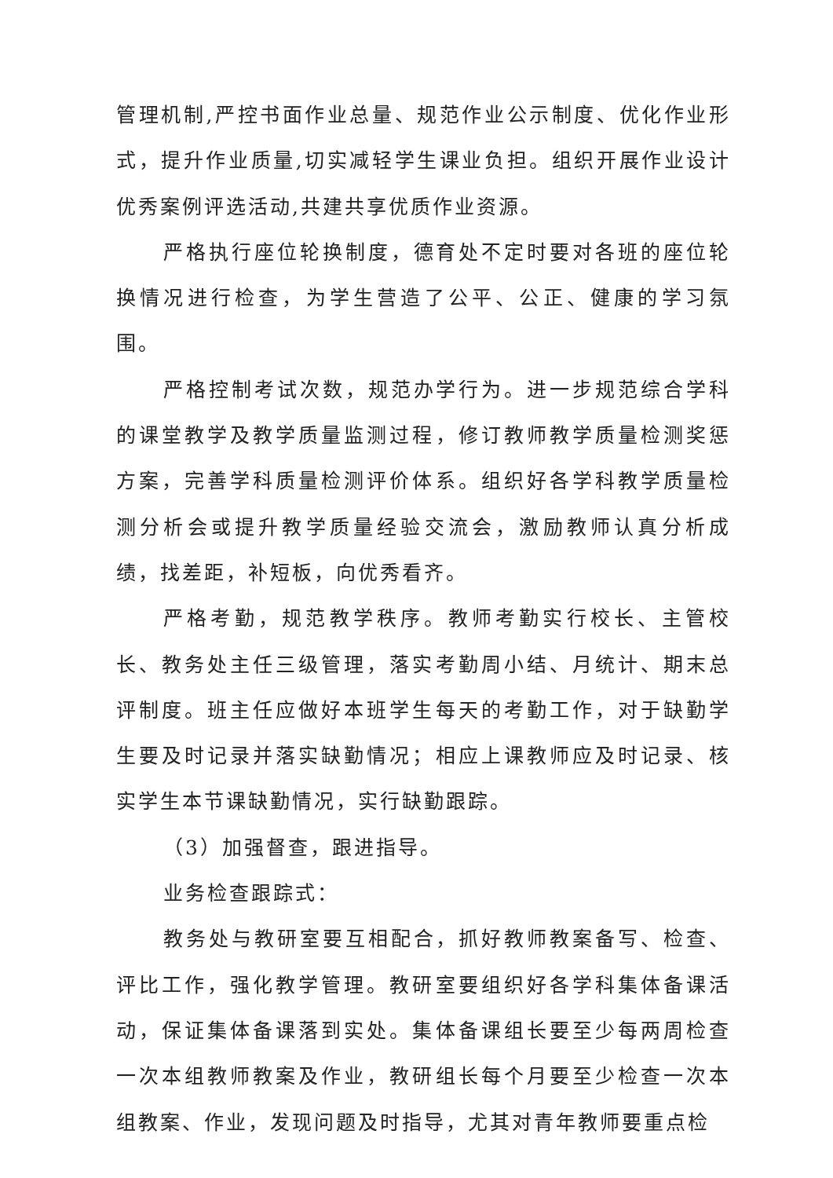管理机制,严控书面作业总量、规范作业公示制度、优化作业形式，提升作业质量,切实减轻学生课业负担。组织开展作业设计优秀案例评选活动,共建共享优质作业资源。
严格执行座位轮换制度，德育处不定时要对各班的座位轮换情况进行检查，为学生营造了公平、公正、健康的学习氛围。
严格控制考试次数，规范办学行为。进一步规范综合学科的课堂教学及教学质量监测过程，修订教师教学质量检测奖惩方案，完善学科质量检测评价体系。组织好各学科教学质量检测分析会或提升教学质量经验交流会，激励教师认真分析成绩，找差距，补短板，向优秀看齐。
严格考勤，规范教学秩序。教师考勤实行校长、主管校长、教务处主任三级管理，落实考勤周小结、月统计、期末总评制度。班主任应做好本班学生每天的考勤工作，对于缺勤学生要及时记录并落实缺勤情况；相应上课教师应及时记录、核实学生本节课缺勤情况，实行缺勤跟踪。
（3）加强督查，跟进指导。
业务检查跟踪式：
教务处与教研室要互相配合，抓好教师教案备写、检查、评比工作，强化教学管理。教研室要组织好各学科集体备课活动，保证集体备课落到实处。集体备课组长要至少每两周检查一次本组教师教案及作业，教研组长每个月要至少检查一次本组教案、作业，发现问题及时指导，尤其对青年教师要重点检